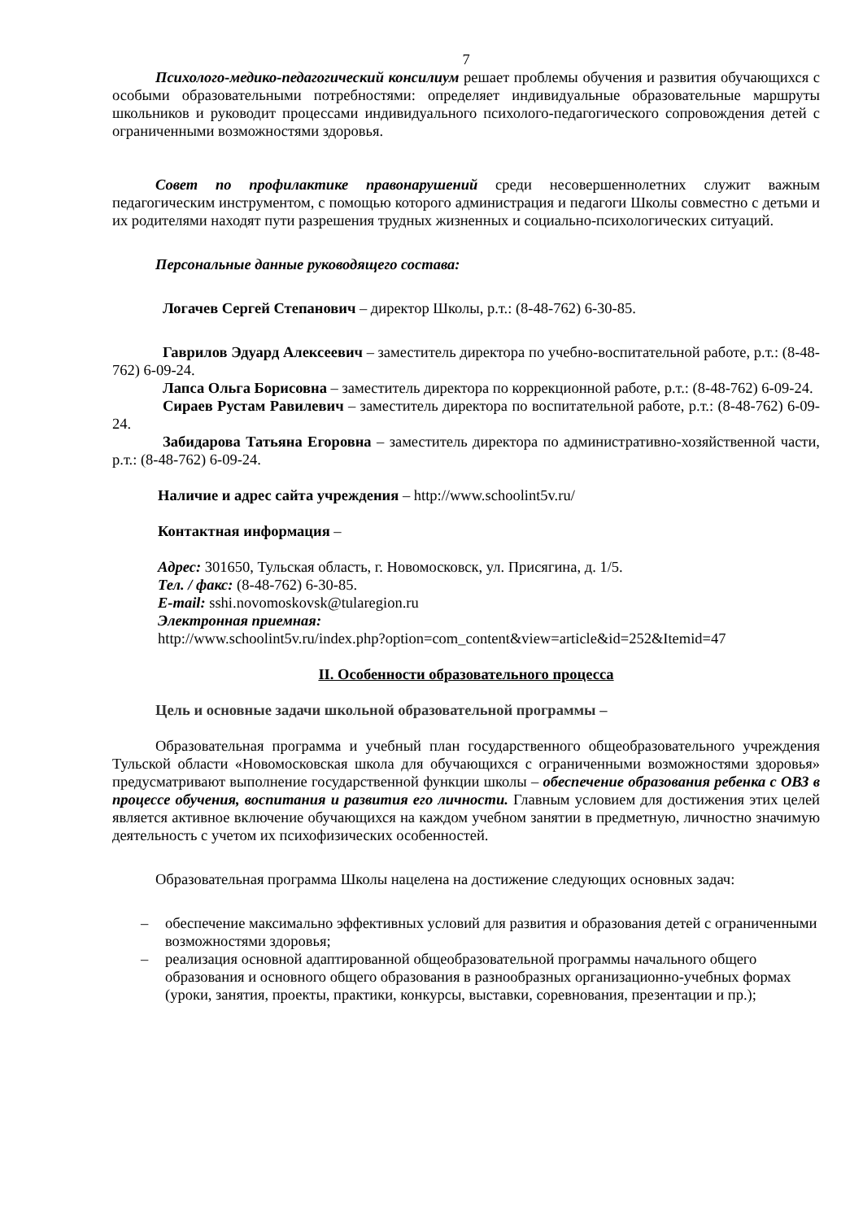7
Психолого-медико-педагогический консилиум решает проблемы обучения и развития обучающихся с особыми образовательными потребностями: определяет индивидуальные образовательные маршруты школьников и руководит процессами индивидуального психолого-педагогического сопровождения детей с ограниченными возможностями здоровья.
Совет по профилактике правонарушений среди несовершеннолетних служит важным педагогическим инструментом, с помощью которого администрация и педагоги Школы совместно с детьми и их родителями находят пути разрешения трудных жизненных и социально-психологических ситуаций.
Персональные данные руководящего состава:
Логачев Сергей Степанович – директор Школы, р.т.: (8-48-762) 6-30-85.
Гаврилов Эдуард Алексеевич – заместитель директора по учебно-воспитательной работе, р.т.: (8-48-762) 6-09-24.
Лапса Ольга Борисовна – заместитель директора по коррекционной работе, р.т.: (8-48-762) 6-09-24.
Сираев Рустам Равилевич – заместитель директора по воспитательной работе, р.т.: (8-48-762) 6-09-24.
Забидарова Татьяна Егоровна – заместитель директора по административно-хозяйственной части, р.т.: (8-48-762) 6-09-24.
Наличие и адрес сайта учреждения – http://www.schoolint5v.ru/
Контактная информация –
Адрес: 301650, Тульская область, г. Новомосковск, ул. Присягина, д. 1/5.
Тел. / факс: (8-48-762) 6-30-85.
E-mail: sshi.novomoskovsk@tularegion.ru
Электронная приемная:
http://www.schoolint5v.ru/index.php?option=com_content&view=article&id=252&Itemid=47
II. Особенности образовательного процесса
Цель и основные задачи школьной образовательной программы –
Образовательная программа и учебный план государственного общеобразовательного учреждения Тульской области «Новомосковская школа для обучающихся с ограниченными возможностями здоровья» предусматривают выполнение государственной функции школы – обеспечение образования ребенка с ОВЗ в процессе обучения, воспитания и развития его личности. Главным условием для достижения этих целей является активное включение обучающихся на каждом учебном занятии в предметную, личностно значимую деятельность с учетом их психофизических особенностей.
Образовательная программа Школы нацелена на достижение следующих основных задач:
– обеспечение максимально эффективных условий для развития и образования детей с ограниченными возможностями здоровья;
– реализация основной адаптированной общеобразовательной программы начального общего образования и основного общего образования в разнообразных организационно-учебных формах (уроки, занятия, проекты, практики, конкурсы, выставки, соревнования, презентации и пр.);